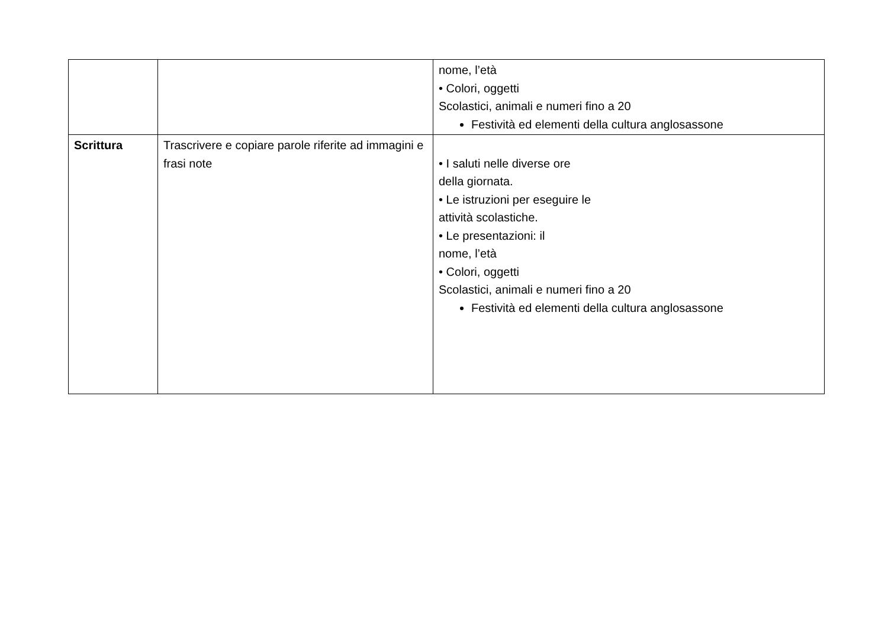| | | nome, l’età • Colori, oggetti Scolastici, animali e numeri fino a 20 Festività ed elementi della cultura anglosassone |
| Scrittura | Trascrivere e copiare parole riferite ad immagini e frasi note | • I saluti nelle diverse ore della giornata. • Le istruzioni per eseguire le attività scolastiche. • Le presentazioni: il nome, l’età • Colori, oggetti Scolastici, animali e numeri fino a 20 Festività ed elementi della cultura anglosassone |